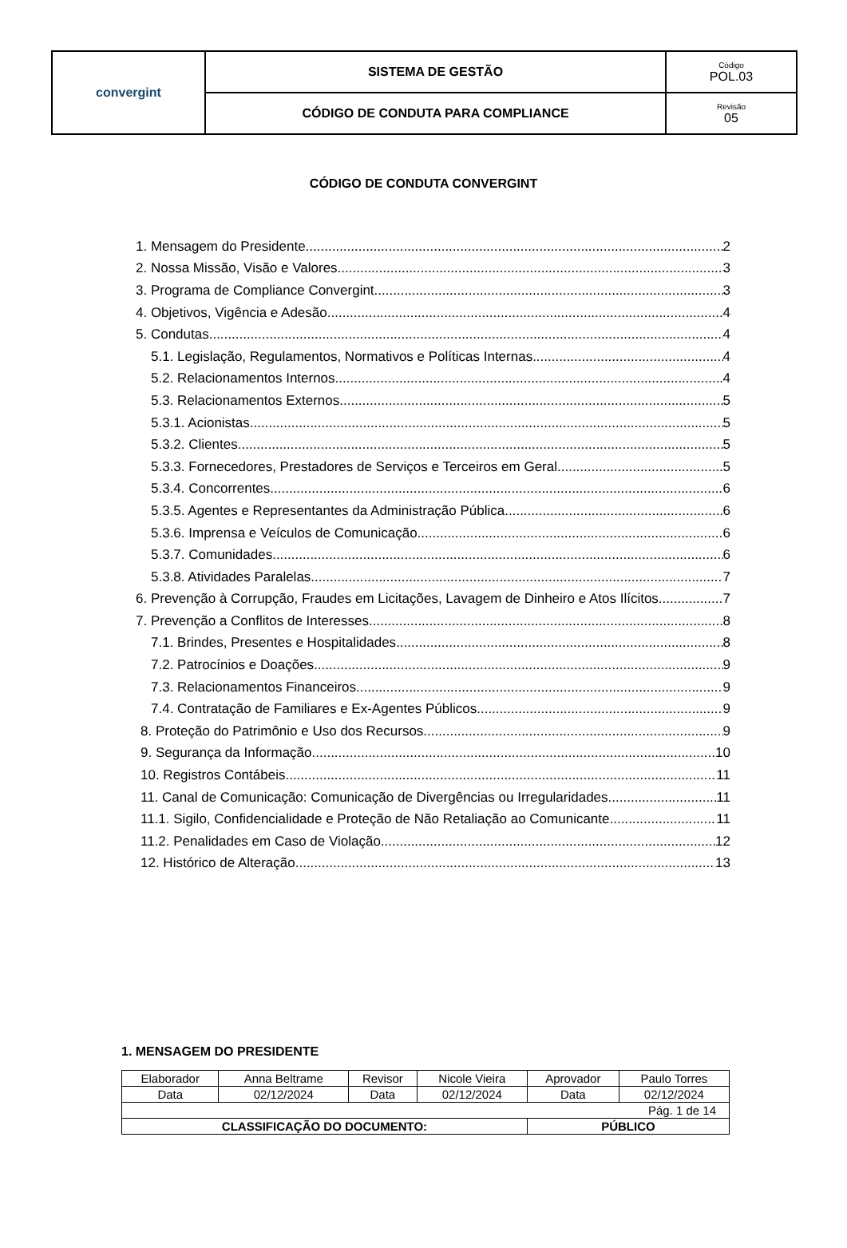| convergint | SISTEMA DE GESTÃO | Código POL.03 |
| | CÓDIGO DE CONDUTA PARA COMPLIANCE | Revisão 05 |
CÓDIGO DE CONDUTA CONVERGINT
1. Mensagem do Presidente 2
2. Nossa Missão, Visão e Valores 3
3. Programa de Compliance Convergint 3
4. Objetivos, Vigência e Adesão 4
5. Condutas 4
5.1. Legislação, Regulamentos, Normativos e Políticas Internas 4
5.2. Relacionamentos Internos 4
5.3. Relacionamentos Externos 5
5.3.1. Acionistas 5
5.3.2. Clientes 5
5.3.3. Fornecedores, Prestadores de Serviços e Terceiros em Geral 5
5.3.4. Concorrentes 6
5.3.5. Agentes e Representantes da Administração Pública 6
5.3.6. Imprensa e Veículos de Comunicação 6
5.3.7. Comunidades 6
5.3.8. Atividades Paralelas 7
6. Prevenção à Corrupção, Fraudes em Licitações, Lavagem de Dinheiro e Atos Ilícitos 7
7. Prevenção a Conflitos de Interesses 8
7.1. Brindes, Presentes e Hospitalidades 8
7.2. Patrocínios e Doações 9
7.3. Relacionamentos Financeiros 9
7.4. Contratação de Familiares e Ex-Agentes Públicos 9
8. Proteção do Patrimônio e Uso dos Recursos 9
9. Segurança da Informação 10
10. Registros Contábeis 11
11. Canal de Comunicação: Comunicação de Divergências ou Irregularidades 11
11.1. Sigilo, Confidencialidade e Proteção de Não Retaliação ao Comunicante 11
11.2. Penalidades em Caso de Violação 12
12. Histórico de Alteração 13
1. MENSAGEM DO PRESIDENTE
| Elaborador | Anna Beltrame | Revisor | Nicole Vieira | Aprovador | Paulo Torres |
| Data | 02/12/2024 | Data | 02/12/2024 | Data | 02/12/2024 |
| Pág. 1 de 14 | | | | | |
| CLASSIFICAÇÃO DO DOCUMENTO: | | | | PÚBLICO | |